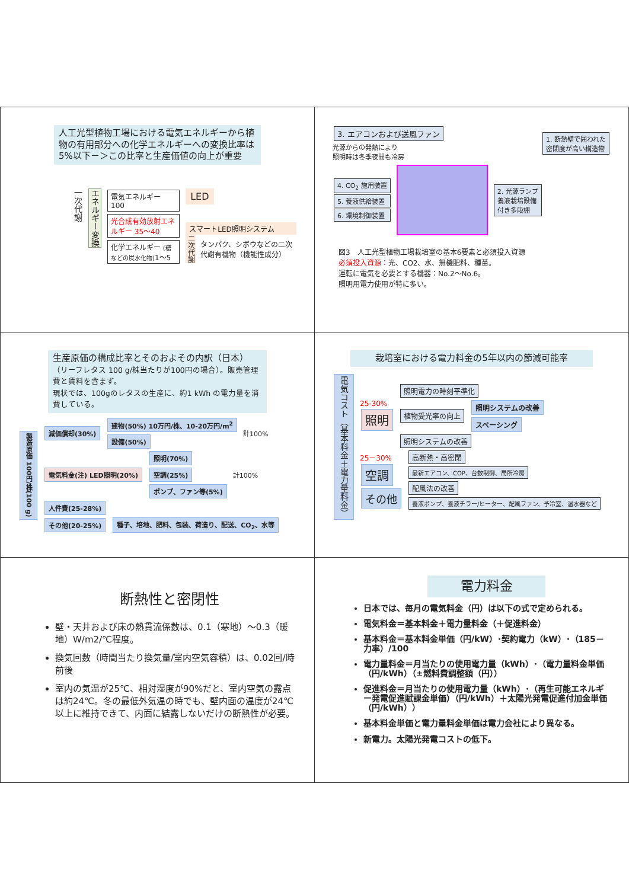人工光型植物工場における電気エネルギーから植物の有用部分への化学エネルギーへの変換比率は5%以下－＞この比率と生産価値の向上が重要
一次代謝
エネルギー変換
電気エネルギー 100
光合成有効放射エネルギー 35～40
化学エネルギー (糖などの炭水化物) 1～5
LED
スマートLED照明システム
二次代謝 タンパク、シボウなどの二次代謝有機物（機能性成分）
3. エアコンおよび送風ファン
光源からの発熱により
照明時は冬季夜間も冷房
1. 断熱壁で囲われた
密閉度が高い構造物
4. CO<sub>2</sub> 施用装置
5. 養液供給装置
6. 環境制御装置
2. 光源ランプ
養液栽培設備
付き多段棚
図3　人工光型植物工場栽培室の基本6要素と必須投入資源
必須投入資源：光、CO2、水、無機肥料、種苗。
運転に電気を必要とする機器：No.2～No.6。
照明用電力使用が特に多い。
生産原価の構成比率とそのおよその内訳（日本）
（リーフレタス 100 g/株当たりが100円の場合）。販売管理費と賃料を含まず。
現状では、100gのレタスの生産に、約1 kWh の電力量を消費している。
製造原価 100円/株(100 g)
減価償却(30%)
建物(50%) 10万円/株、10-20万円/m<sup>2</sup>
設備(50%)
計100%
電気料金(注) LED照明(20%)
照明(70%)
空調(25%)
ポンプ、ファン等(5%)
計100%
人件費(25-28%)
その他(20-25%)
種子、培地、肥料、包装、荷造り、配送、CO<sub>2</sub>、水等
栽培室における電力料金の5年以内の節減可能率
電気コスト（基本料金＋電力量料金）
25-30%
照明
照明電力の時刻平準化
植物受光率の向上
照明システムの改善
スペーシング
照明システムの改善
25－30%
空調
その他
高断熱・高密閉
最新エアコン、COP、台数制御、局所冷房
配風法の改善
養液ポンプ、養液チラー/ヒーター、配風ファン、予冷室、温水器など
断熱性と密閉性
壁・天井および床の熱貫流係数は、0.1（寒地）～0.3（暖地）W/m2/℃程度。
換気回数（時間当たり換気量/室内空気容積）は、0.02回/時 前後
室内の気温が25℃、相対湿度が90%だと、室内空気の露点は約24℃。冬の最低外気温の時でも、壁内面の温度が24℃以上に維持できて、内面に結露しないだけの断熱性が必要。
電力料金
日本では、毎月の電気料金（円）は以下の式で定められる。
電気料金＝基本料金＋電力量料金（＋促進料金）
基本料金＝基本料金単価（円/kW）･契約電力（kW）･（185－力率）/100
電力量料金＝月当たりの使用電力量（kWh）･（電力量料金単価（円/kWh）（±燃料費調整額（円））
促進料金＝月当たりの使用電力量（kWh）･（再生可能エネルギー発電促進賦課金単価）（円/kWh）＋太陽光発電促進付加金単価（円/kWh））
基本料金単価と電力量料金単価は電力会社により異なる。
新電力。太陽光発電コストの低下。